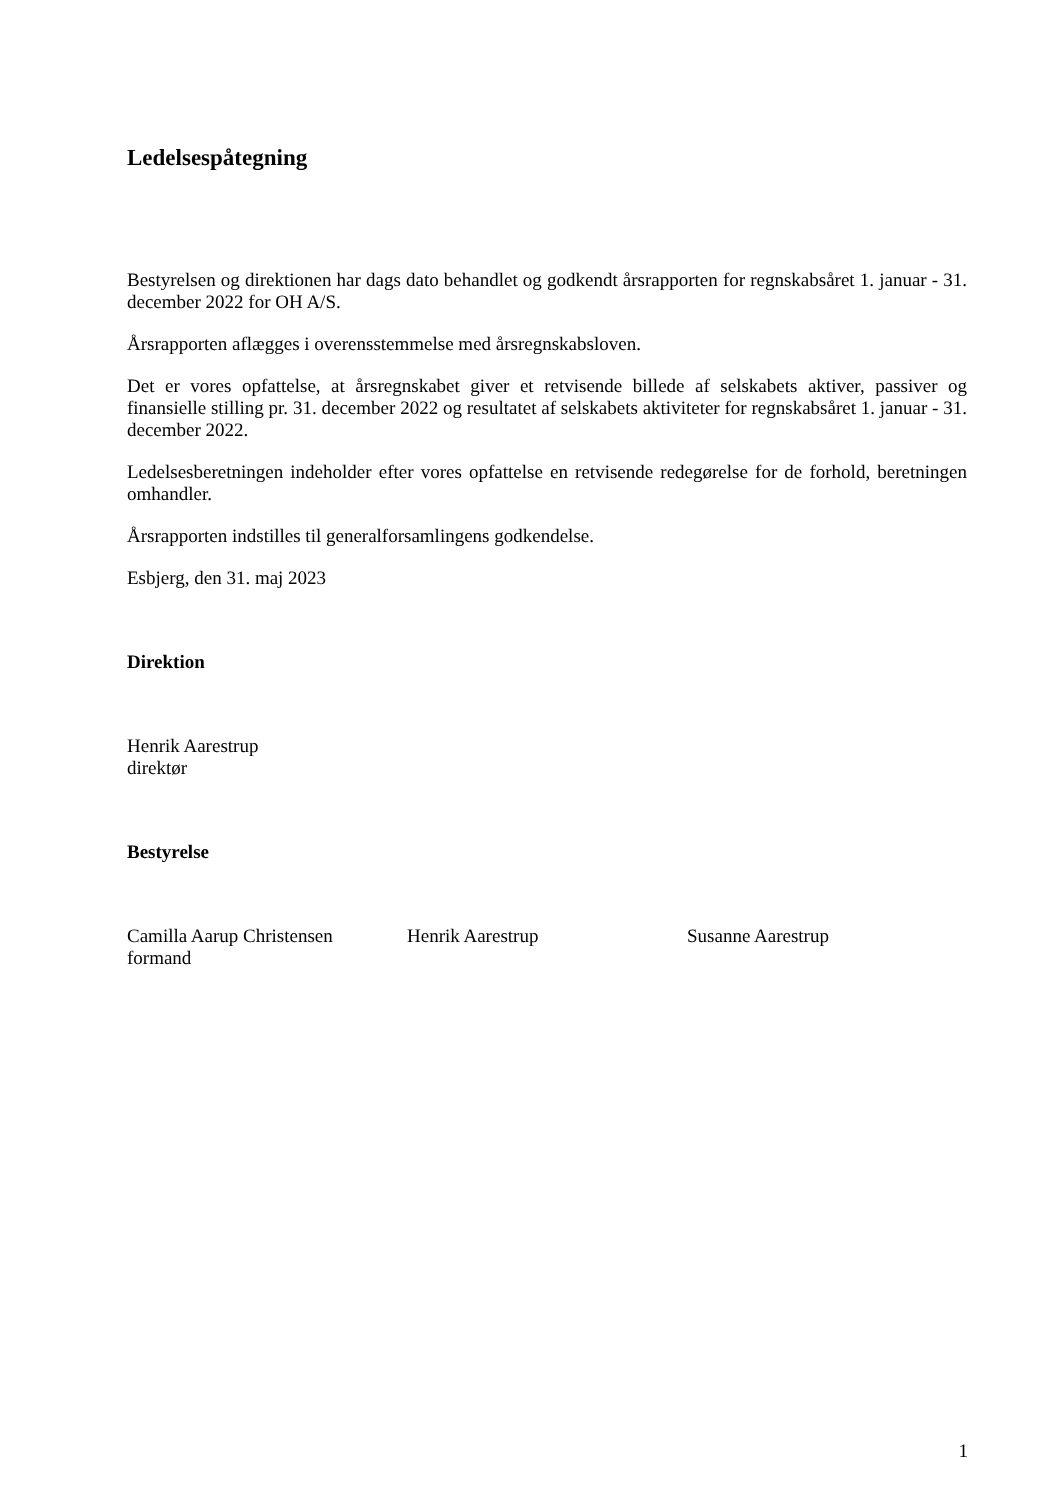Ledelsespåtegning
Bestyrelsen og direktionen har dags dato behandlet og godkendt årsrapporten for regnskabsåret 1. januar - 31. december 2022 for OH A/S.
Årsrapporten aflægges i overensstemmelse med årsregnskabsloven.
Det er vores opfattelse, at årsregnskabet giver et retvisende billede af selskabets aktiver, passiver og finansielle stilling pr. 31. december 2022 og resultatet af selskabets aktiviteter for regnskabsåret 1. januar - 31. december 2022.
Ledelsesberetningen indeholder efter vores opfattelse en retvisende redegørelse for de forhold, beretningen omhandler.
Årsrapporten indstilles til generalforsamlingens godkendelse.
Esbjerg, den 31. maj 2023
Direktion
Henrik Aarestrup
direktør
Bestyrelse
Camilla Aarup Christensen
formand
Henrik Aarestrup Susanne Aarestrup
1